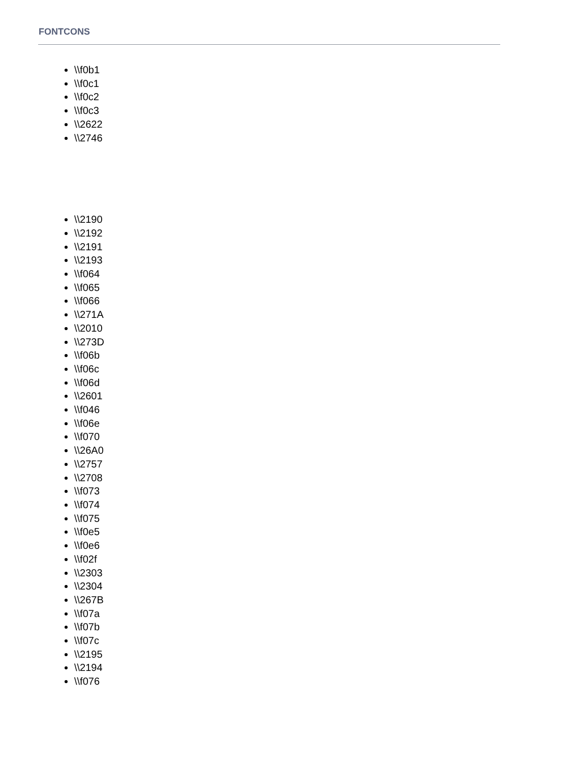FONTCONS
\\f0b1
\\f0c1
\\f0c2
\\f0c3
\\2622
\\2746
\\2190
\\2192
\\2191
\\2193
\\f064
\\f065
\\f066
\\271A
\\2010
\\273D
\\f06b
\\f06c
\\f06d
\\2601
\\f046
\\f06e
\\f070
\\26A0
\\2757
\\2708
\\f073
\\f074
\\f075
\\f0e5
\\f0e6
\\f02f
\\2303
\\2304
\\267B
\\f07a
\\f07b
\\f07c
\\2195
\\2194
\\f076